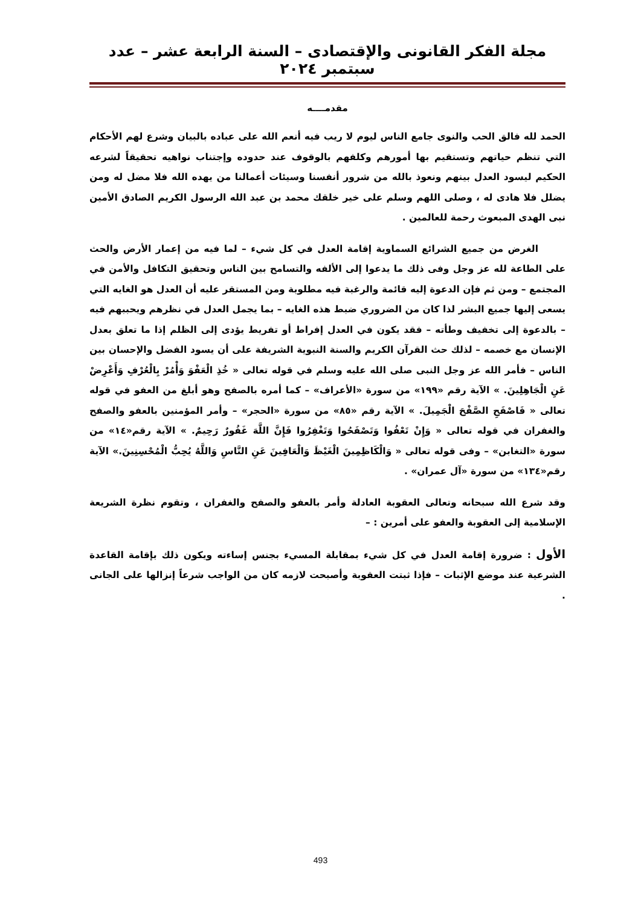مجلة الفكر القانونى والإقتصادى – السنة الرابعة عشر – عدد سبتمبر ٢٠٢٤
مقدمــــه
الحمد لله فالق الحب والنوى جامع الناس ليوم لا ريب فيه أنعم الله على عباده بالبيان وشرع لهم الأحكام التي تنظم حياتهم وتستقيم بها أمورهم وكلفهم بالوقوف عند حدوده وإجتناب نواهيه تحقيقاً لشرعه الحكيم ليسود العدل بينهم ونعوذ بالله من شرور أنفسنا وسيئات أعمالنا من يهده الله فلا مضل له ومن يضلل فلا هادى له ، وصلى اللهم وسلم على خير خلقك محمد بن عبد الله الرسول الكريم الصادق الأمين نبى الهدى المبعوث رحمة للعالمين .
الغرض من جميع الشرائع السماوية إقامة العدل في كل شيء – لما فيه من إعمار الأرض والحث على الطاعة لله عز وجل وفى ذلك ما يدعوا إلى الألفه والتسامح بين الناس وتحقيق التكافل والأمن في المجتمع – ومن ثم فإن الدعوة إليه قائمة والرغبة فيه مطلوبة ومن المستقر عليه أن العدل هو الغايه التي يسعى إليها جميع البشر لذا كان من الضروري ضبط هذه الغايه – بما يجمل العدل في نظرهم ويحببهم فيه – بالدعوة إلى تخفيف وطأته – فقد يكون في العدل إفراط أو تفريط يؤدى إلى الظلم إذا ما تعلق بعدل الإنسان مع خصمه – لذلك حث القرآن الكريم والسنة النبوية الشريفة على أن يسود الفضل والإحسان بين الناس – فأمر الله عز وجل النبى صلى الله عليه وسلم في قوله تعالى « خُذِ الْعَفْوَ وَأْمُرْ بِالْعُرْفِ وَأَعْرِضْ عَنِ الْجَاهِلِينَ. » الآية رقم «١٩٩» من سورة «الأعراف» – كما أمره بالصفح وهو أبلغ من العفو في قوله تعالى « فَاصْفَحِ الصَّفْحَ الْجَمِيلَ. » الآية رقم «٨٥» من سورة «الحجر» – وأمر المؤمنين بالعفو والصفح والغفران في قوله تعالى « وَإِنْ تَعْفُوا وَتَصْفَحُوا وَتَغْفِرُوا فَإِنَّ اللَّهَ غَفُورٌ رَحِيمٌ. » الآية رقم«١٤» من سورة «التغابن» – وفى قوله تعالى « وَالْكَاظِمِينَ الْغَيْظَ وَالْعَافِينَ عَنِ النَّاسِ وَاللَّهُ يُحِبُّ الْمُحْسِنِينَ.» الآية رقم«١٣٤» من سورة «آل عمران» .
وقد شرع الله سبحانه وتعالى العقوبة العادلة وأمر بالعفو والصفح والغفران ، وتقوم نظرة الشريعة الإسلامية إلى العقوبة والعفو على أمرين : –
الأول : ضرورة إقامة العدل في كل شيء بمقابلة المسيء بجنس إساءته ويكون ذلك بإقامة القاعدة الشرعية عند موضع الإثبات – فإذا ثبتت العقوبة وأصبحت لازمه كان من الواجب شرعاً إنزالها على الجانى .
493